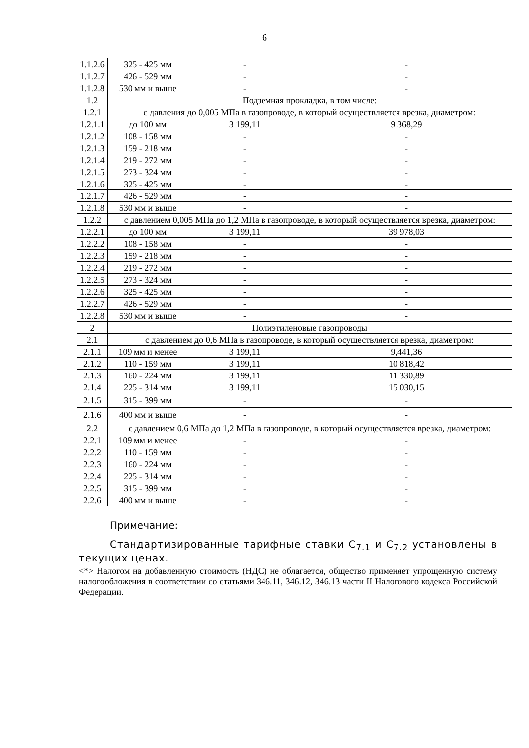6
| 1.1.2.6 | 325 - 425 мм | - | - |
| 1.1.2.7 | 426 - 529 мм | - | - |
| 1.1.2.8 | 530 мм и выше | - | - |
| 1.2 | Подземная прокладка, в том числе: | | |
| 1.2.1 | с давления до 0,005 МПа в газопроводе, в который осуществляется врезка, диаметром: | | |
| 1.2.1.1 | до 100 мм | 3 199,11 | 9 368,29 |
| 1.2.1.2 | 108 - 158 мм | - | - |
| 1.2.1.3 | 159 - 218 мм | - | - |
| 1.2.1.4 | 219 - 272 мм | - | - |
| 1.2.1.5 | 273 - 324 мм | - | - |
| 1.2.1.6 | 325 - 425 мм | - | - |
| 1.2.1.7 | 426 - 529 мм | - | - |
| 1.2.1.8 | 530 мм и выше | - | - |
| 1.2.2 | с давлением 0,005 МПа до 1,2 МПа в газопроводе, в который осуществляется врезка, диаметром: | | |
| 1.2.2.1 | до 100 мм | 3 199,11 | 39 978,03 |
| 1.2.2.2 | 108 - 158 мм | - | - |
| 1.2.2.3 | 159 - 218 мм | - | - |
| 1.2.2.4 | 219 - 272 мм | - | - |
| 1.2.2.5 | 273 - 324 мм | - | - |
| 1.2.2.6 | 325 - 425 мм | - | - |
| 1.2.2.7 | 426 - 529 мм | - | - |
| 1.2.2.8 | 530 мм и выше | - | - |
| 2 | Полиэтиленовые газопроводы | | |
| 2.1 | с давлением до 0,6 МПа в газопроводе, в который осуществляется врезка, диаметром: | | |
| 2.1.1 | 109 мм и менее | 3 199,11 | 9,441,36 |
| 2.1.2 | 110 - 159 мм | 3 199,11 | 10 818,42 |
| 2.1.3 | 160 - 224 мм | 3 199,11 | 11 330,89 |
| 2.1.4 | 225 - 314 мм | 3 199,11 | 15 030,15 |
| 2.1.5 | 315 - 399 мм | - | - |
| 2.1.6 | 400 мм и выше | - | - |
| 2.2 | с давлением 0,6 МПа до 1,2 МПа в газопроводе, в который осуществляется врезка, диаметром: | | |
| 2.2.1 | 109 мм и менее | - | - |
| 2.2.2 | 110 - 159 мм | - | - |
| 2.2.3 | 160 - 224 мм | - | - |
| 2.2.4 | 225 - 314 мм | - | - |
| 2.2.5 | 315 - 399 мм | - | - |
| 2.2.6 | 400 мм и выше | - | - |
Примечание:
Стандартизированные тарифные ставки C<sub>7.1</sub> и C<sub>7.2</sub> установлены в текущих ценах.
<*> Налогом на добавленную стоимость (НДС) не облагается, общество применяет упрощенную систему налогообложения в соответствии со статьями 346.11, 346.12, 346.13 части II Налогового кодекса Российской Федерации.